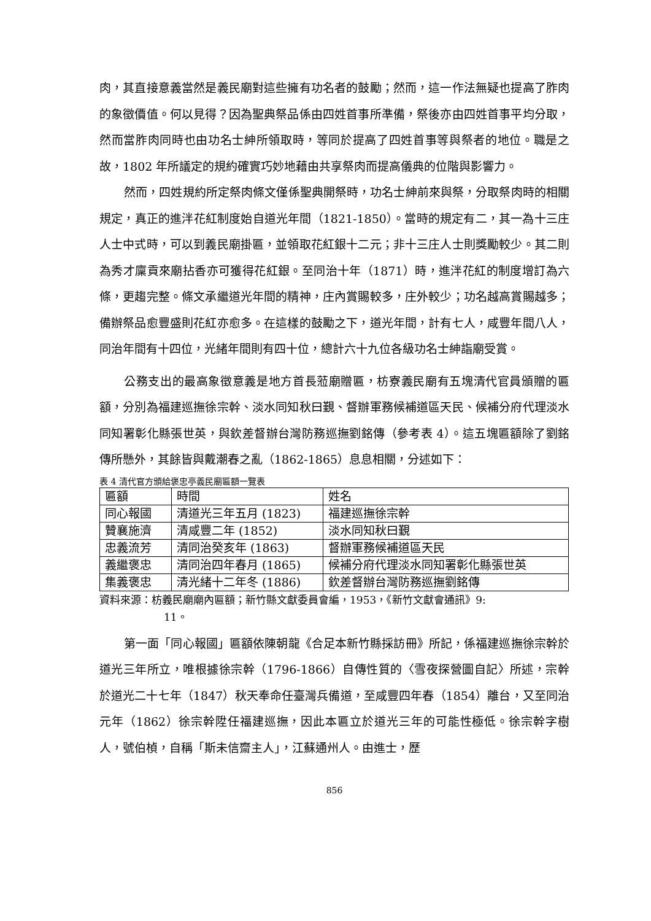肉，其直接意義當然是義民廟對這些擁有功名者的鼓勵；然而，這一作法無疑也提高了胙肉的象徵價值。何以見得？因為聖典祭品係由四姓首事所準備，祭後亦由四姓首事平均分取，然而當胙肉同時也由功名士紳所領取時，等同於提高了四姓首事等與祭者的地位。職是之故，1802 年所議定的規約確實巧妙地藉由共享祭肉而提高儀典的位階與影響力。
然而，四姓規約所定祭肉條文僅係聖典開祭時，功名士紳前來與祭，分取祭肉時的相關規定，真正的進泮花紅制度始自道光年間（1821-1850）。當時的規定有二，其一為十三庄人士中式時，可以到義民廟掛匾，並領取花紅銀十二元；非十三庄人士則獎勵較少。其二則為秀才廩貢來廟拈香亦可獲得花紅銀。至同治十年（1871）時，進泮花紅的制度增訂為六條，更趨完整。條文承繼道光年間的精神，庄內賞賜較多，庄外較少；功名越高賞賜越多；備辦祭品愈豐盛則花紅亦愈多。在這樣的鼓勵之下，道光年間，計有七人，咸豐年間八人，同治年間有十四位，光緒年間則有四十位，總計六十九位各級功名士紳詣廟受賞。
公務支出的最高象徵意義是地方首長蒞廟贈匾，枋寮義民廟有五塊清代官員頒贈的匾額，分別為福建巡撫徐宗幹、淡水同知秋曰覲、督辦軍務候補道區天民、候補分府代理淡水同知署彰化縣張世英，與欽差督辦台灣防務巡撫劉銘傳（參考表 4）。這五塊匾額除了劉銘傳所懸外，其餘皆與戴潮春之亂（1862-1865）息息相關，分述如下：
表 4 清代官方頒給褒忠亭義民廟匾額一覽表
| 匾額 | 時間 | 姓名 |
| 同心報國 | 清道光三年五月 (1823) | 福建巡撫徐宗幹 |
| 贊襄施濟 | 清咸豐二年 (1852) | 淡水同知秋曰覲 |
| 忠義流芳 | 清同治癸亥年 (1863) | 督辦軍務候補道區天民 |
| 義繼褒忠 | 清同治四年春月 (1865) | 候補分府代理淡水同知署彰化縣張世英 |
| 集義褒忠 | 清光緒十二年冬 (1886) | 欽差督辦台灣防務巡撫劉銘傳 |
資料來源：枋義民廟廟內匾額；新竹縣文獻委員會編，1953，《新竹文獻會通訊》9:
11。
第一面「同心報國」匾額依陳朝龍《合足本新竹縣採訪冊》所記，係福建巡撫徐宗幹於道光三年所立，唯根據徐宗幹（1796-1866）自傳性質的〈雪夜探營圖自記〉所述，宗幹於道光二十七年（1847）秋天奉命任臺灣兵備道，至咸豐四年春（1854）離台，又至同治元年（1862）徐宗幹陞任福建巡撫，因此本匾立於道光三年的可能性極低。徐宗幹字樹人，號伯楨，自稱「斯未信齋主人」，江蘇通州人。由進士，歷
856